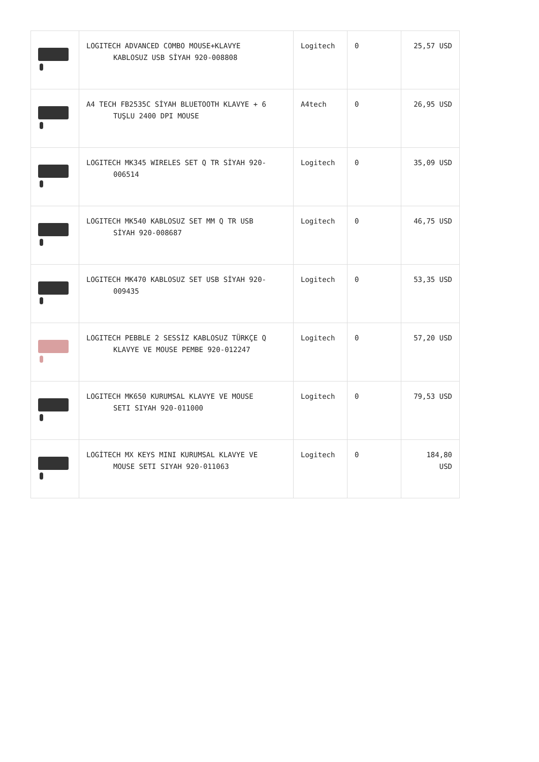| | LOGITECH ADVANCED COMBO MOUSE+KLAVYE KABLOSUZ USB SİYAH 920-008808 | Logitech | 0 | 25,57 USD |
| | A4 TECH FB2535C SİYAH BLUETOOTH KLAVYE + 6 TUŞLU 2400 DPI MOUSE | A4tech | 0 | 26,95 USD |
| | LOGITECH MK345 WIRELES SET Q TR SİYAH 920- 006514 | Logitech | 0 | 35,09 USD |
| | LOGITECH MK540 KABLOSUZ SET MM Q TR USB SİYAH 920-008687 | Logitech | 0 | 46,75 USD |
| | LOGITECH MK470 KABLOSUZ SET USB SİYAH 920- 009435 | Logitech | 0 | 53,35 USD |
| | LOGITECH PEBBLE 2 SESSİZ KABLOSUZ TÜRKÇE Q KLAVYE VE MOUSE PEMBE 920-012247 | Logitech | 0 | 57,20 USD |
| | LOGITECH MK650 KURUMSAL KLAVYE VE MOUSE SETI SIYAH 920-011000 | Logitech | 0 | 79,53 USD |
| | LOGİTECH MX KEYS MINI KURUMSAL KLAVYE VE MOUSE SETI SIYAH 920-011063 | Logitech | 0 | 184,80 USD |